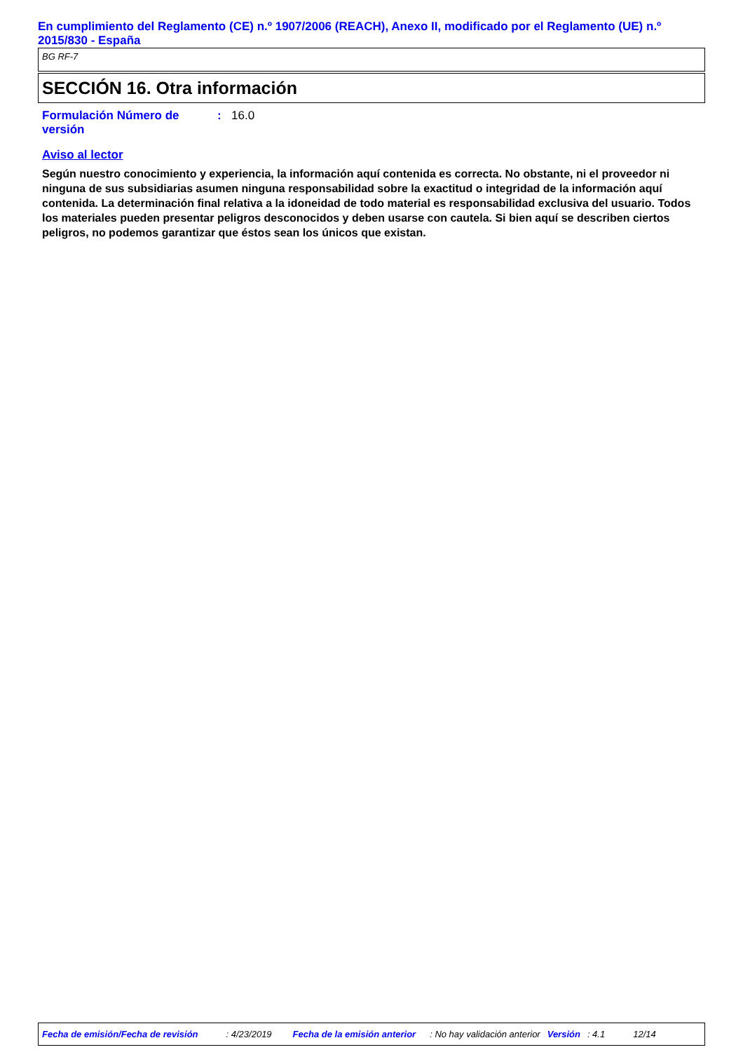En cumplimiento del Reglamento (CE) n.º 1907/2006 (REACH), Anexo II, modificado por el Reglamento (UE) n.º 2015/830 - España
BG RF-7
SECCIÓN 16. Otra información
Formulación Número de versión
: 16.0
Aviso al lector
Según nuestro conocimiento y experiencia, la información aquí contenida es correcta. No obstante, ni el proveedor ni ninguna de sus subsidiarias asumen ninguna responsabilidad sobre la exactitud o integridad de la información aquí contenida. La determinación final relativa a la idoneidad de todo material es responsabilidad exclusiva del usuario. Todos los materiales pueden presentar peligros desconocidos y deben usarse con cautela. Si bien aquí se describen ciertos peligros, no podemos garantizar que éstos sean los únicos que existan.
Fecha de emisión/Fecha de revisión: 4/23/2019 Fecha de la emisión anterior: No hay validación anterior Versión: 4.1 12/14